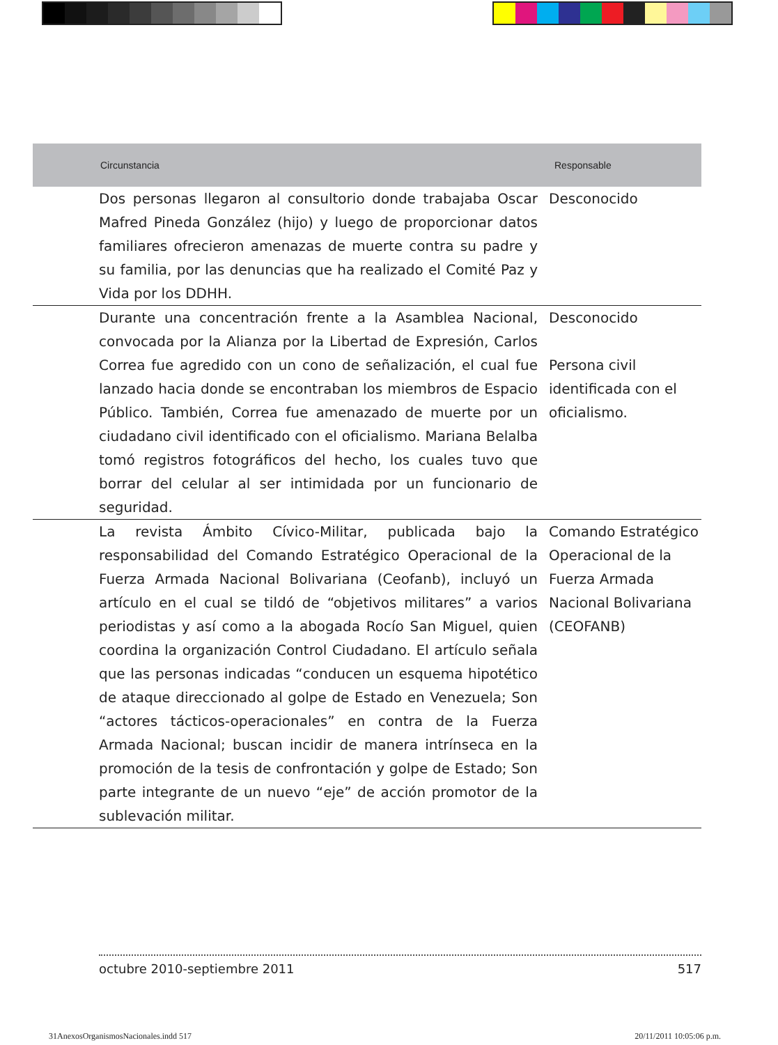| Circunstancia | Responsable |
| --- | --- |
| Dos personas llegaron al consultorio donde trabajaba Oscar Mafred Pineda González (hijo) y luego de proporcionar datos familiares ofrecieron amenazas de muerte contra su padre y su familia, por las denuncias que ha realizado el Comité Paz y Vida por los DDHH. | Desconocido |
| Durante una concentración frente a la Asamblea Nacional, convocada por la Alianza por la Libertad de Expresión, Carlos Correa fue agredido con un cono de señalización, el cual fue lanzado hacia donde se encontraban los miembros de Espacio Público. También, Correa fue amenazado de muerte por un ciudadano civil identificado con el oficialismo. Mariana Belalba tomó registros fotográficos del hecho, los cuales tuvo que borrar del celular al ser intimidada por un funcionario de seguridad. | Desconocido Persona civil identificada con el oficialismo. |
| La revista Ámbito Cívico-Militar, publicada bajo la responsabilidad del Comando Estratégico Operacional de la Fuerza Armada Nacional Bolivariana (Ceofanb), incluyó un artículo en el cual se tildó de “objetivos militares” a varios periodistas y así como a la abogada Rocío San Miguel, quien coordina la organización Control Ciudadano. El artículo señala que las personas indicadas “conducen un esquema hipotético de ataque direccionado al golpe de Estado en Venezuela; Son “actores tácticos-operacionales” en contra de la Fuerza Armada Nacional; buscan incidir de manera intrínseca en la promoción de la tesis de confrontación y golpe de Estado; Son parte integrante de un nuevo “eje” de acción promotor de la sublevación militar. | Comando Estratégico Operacional de la Fuerza Armada Nacional Bolivariana (CEOFANB) |
octubre 2010-septiembre 2011 517
31AnexosOrganismosNacionales.indd 517 20/11/2011 10:05:06 p.m.